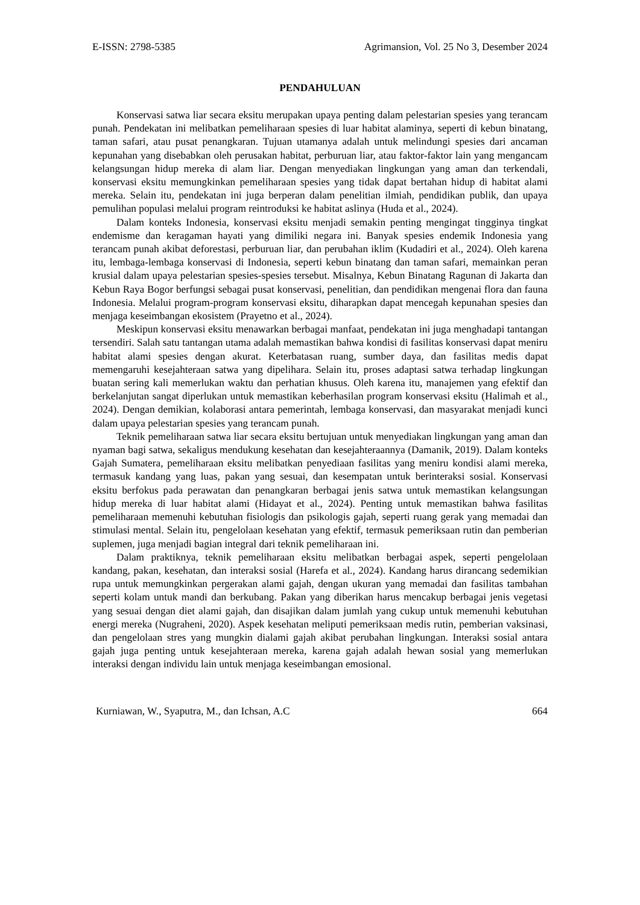E-ISSN: 2798-5385 Agrimansion, Vol. 25 No 3, Desember 2024
PENDAHULUAN
Konservasi satwa liar secara eksitu merupakan upaya penting dalam pelestarian spesies yang terancam punah. Pendekatan ini melibatkan pemeliharaan spesies di luar habitat alaminya, seperti di kebun binatang, taman safari, atau pusat penangkaran. Tujuan utamanya adalah untuk melindungi spesies dari ancaman kepunahan yang disebabkan oleh perusakan habitat, perburuan liar, atau faktor-faktor lain yang mengancam kelangsungan hidup mereka di alam liar. Dengan menyediakan lingkungan yang aman dan terkendali, konservasi eksitu memungkinkan pemeliharaan spesies yang tidak dapat bertahan hidup di habitat alami mereka. Selain itu, pendekatan ini juga berperan dalam penelitian ilmiah, pendidikan publik, dan upaya pemulihan populasi melalui program reintroduksi ke habitat aslinya (Huda et al., 2024).
Dalam konteks Indonesia, konservasi eksitu menjadi semakin penting mengingat tingginya tingkat endemisme dan keragaman hayati yang dimiliki negara ini. Banyak spesies endemik Indonesia yang terancam punah akibat deforestasi, perburuan liar, dan perubahan iklim (Kudadiri et al., 2024). Oleh karena itu, lembaga-lembaga konservasi di Indonesia, seperti kebun binatang dan taman safari, memainkan peran krusial dalam upaya pelestarian spesies-spesies tersebut. Misalnya, Kebun Binatang Ragunan di Jakarta dan Kebun Raya Bogor berfungsi sebagai pusat konservasi, penelitian, dan pendidikan mengenai flora dan fauna Indonesia. Melalui program-program konservasi eksitu, diharapkan dapat mencegah kepunahan spesies dan menjaga keseimbangan ekosistem (Prayetno et al., 2024).
Meskipun konservasi eksitu menawarkan berbagai manfaat, pendekatan ini juga menghadapi tantangan tersendiri. Salah satu tantangan utama adalah memastikan bahwa kondisi di fasilitas konservasi dapat meniru habitat alami spesies dengan akurat. Keterbatasan ruang, sumber daya, dan fasilitas medis dapat memengaruhi kesejahteraan satwa yang dipelihara. Selain itu, proses adaptasi satwa terhadap lingkungan buatan sering kali memerlukan waktu dan perhatian khusus. Oleh karena itu, manajemen yang efektif dan berkelanjutan sangat diperlukan untuk memastikan keberhasilan program konservasi eksitu (Halimah et al., 2024). Dengan demikian, kolaborasi antara pemerintah, lembaga konservasi, dan masyarakat menjadi kunci dalam upaya pelestarian spesies yang terancam punah.
Teknik pemeliharaan satwa liar secara eksitu bertujuan untuk menyediakan lingkungan yang aman dan nyaman bagi satwa, sekaligus mendukung kesehatan dan kesejahteraannya (Damanik, 2019). Dalam konteks Gajah Sumatera, pemeliharaan eksitu melibatkan penyediaan fasilitas yang meniru kondisi alami mereka, termasuk kandang yang luas, pakan yang sesuai, dan kesempatan untuk berinteraksi sosial. Konservasi eksitu berfokus pada perawatan dan penangkaran berbagai jenis satwa untuk memastikan kelangsungan hidup mereka di luar habitat alami (Hidayat et al., 2024). Penting untuk memastikan bahwa fasilitas pemeliharaan memenuhi kebutuhan fisiologis dan psikologis gajah, seperti ruang gerak yang memadai dan stimulasi mental. Selain itu, pengelolaan kesehatan yang efektif, termasuk pemeriksaan rutin dan pemberian suplemen, juga menjadi bagian integral dari teknik pemeliharaan ini.
Dalam praktiknya, teknik pemeliharaan eksitu melibatkan berbagai aspek, seperti pengelolaan kandang, pakan, kesehatan, dan interaksi sosial (Harefa et al., 2024). Kandang harus dirancang sedemikian rupa untuk memungkinkan pergerakan alami gajah, dengan ukuran yang memadai dan fasilitas tambahan seperti kolam untuk mandi dan berkubang. Pakan yang diberikan harus mencakup berbagai jenis vegetasi yang sesuai dengan diet alami gajah, dan disajikan dalam jumlah yang cukup untuk memenuhi kebutuhan energi mereka (Nugraheni, 2020). Aspek kesehatan meliputi pemeriksaan medis rutin, pemberian vaksinasi, dan pengelolaan stres yang mungkin dialami gajah akibat perubahan lingkungan. Interaksi sosial antara gajah juga penting untuk kesejahteraan mereka, karena gajah adalah hewan sosial yang memerlukan interaksi dengan individu lain untuk menjaga keseimbangan emosional.
Kurniawan, W., Syaputra, M., dan Ichsan, A.C 664